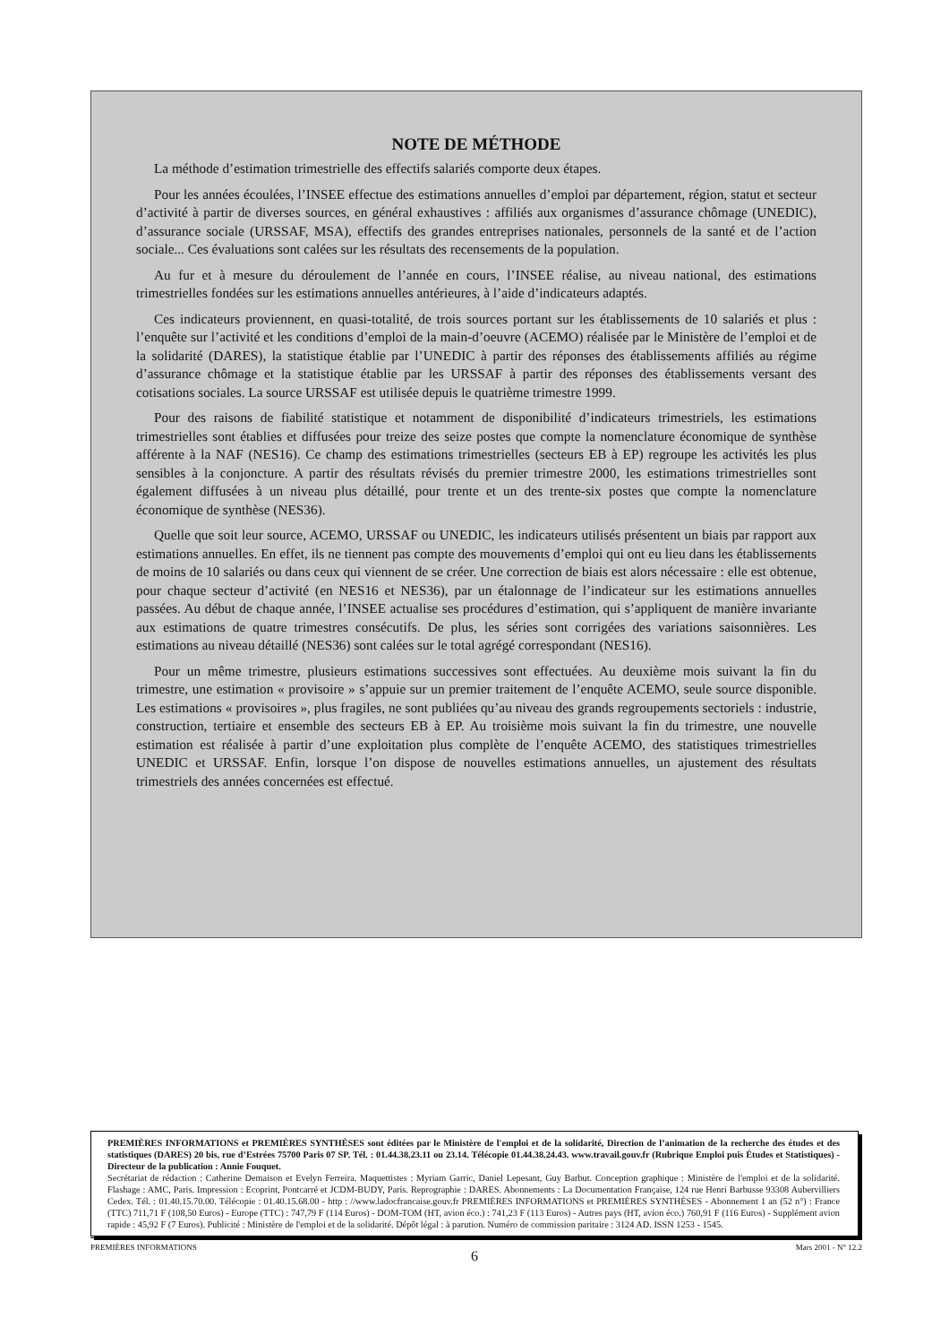NOTE DE MÉTHODE
La méthode d’estimation trimestrielle des effectifs salariés comporte deux étapes.
Pour les années écoulées, l’INSEE effectue des estimations annuelles d’emploi par département, région, statut et secteur d’activité à partir de diverses sources, en général exhaustives : affiliés aux organismes d’assurance chômage (UNEDIC), d’assurance sociale (URSSAF, MSA), effectifs des grandes entreprises nationales, personnels de la santé et de l’action sociale... Ces évaluations sont calées sur les résultats des recensements de la population.
Au fur et à mesure du déroulement de l’année en cours, l’INSEE réalise, au niveau national, des estimations trimestrielles fondées sur les estimations annuelles antérieures, à l’aide d’indicateurs adaptés.
Ces indicateurs proviennent, en quasi-totalité, de trois sources portant sur les établissements de 10 salariés et plus : l’enquête sur l’activité et les conditions d’emploi de la main-d’oeuvre (ACEMO) réalisée par le Ministère de l’emploi et de la solidarité (DARES), la statistique établie par l’UNEDIC à partir des réponses des établissements affiliés au régime d’assurance chômage et la statistique établie par les URSSAF à partir des réponses des établissements versant des cotisations sociales. La source URSSAF est utilisée depuis le quatrième trimestre 1999.
Pour des raisons de fiabilité statistique et notamment de disponibilité d’indicateurs trimestriels, les estimations trimestrielles sont établies et diffusées pour treize des seize postes que compte la nomenclature économique de synthèse afférente à la NAF (NES16). Ce champ des estimations trimestrielles (secteurs EB à EP) regroupe les activités les plus sensibles à la conjoncture. A partir des résultats révisés du premier trimestre 2000, les estimations trimestrielles sont également diffusées à un niveau plus détaillé, pour trente et un des trente-six postes que compte la nomenclature économique de synthèse (NES36).
Quelle que soit leur source, ACEMO, URSSAF ou UNEDIC, les indicateurs utilisés présentent un biais par rapport aux estimations annuelles. En effet, ils ne tiennent pas compte des mouvements d’emploi qui ont eu lieu dans les établissements de moins de 10 salariés ou dans ceux qui viennent de se créer. Une correction de biais est alors nécessaire : elle est obtenue, pour chaque secteur d’activité (en NES16 et NES36), par un étalonnage de l’indicateur sur les estimations annuelles passées. Au début de chaque année, l’INSEE actualise ses procédures d’estimation, qui s’appliquent de manière invariante aux estimations de quatre trimestres consécutifs. De plus, les séries sont corrigées des variations saisonnières. Les estimations au niveau détaillé (NES36) sont calées sur le total agrégé correspondant (NES16).
Pour un même trimestre, plusieurs estimations successives sont effectuées. Au deuxième mois suivant la fin du trimestre, une estimation « provisoire » s’appuie sur un premier traitement de l’enquête ACEMO, seule source disponible. Les estimations « provisoires », plus fragiles, ne sont publiées qu’au niveau des grands regroupements sectoriels : industrie, construction, tertiaire et ensemble des secteurs EB à EP. Au troisième mois suivant la fin du trimestre, une nouvelle estimation est réalisée à partir d’une exploitation plus complète de l’enquête ACEMO, des statistiques trimestrielles UNEDIC et URSSAF. Enfin, lorsque l’on dispose de nouvelles estimations annuelles, un ajustement des résultats trimestriels des années concernées est effectué.
PREMIÈRES INFORMATIONS et PREMIÈRES SYNTHÈSES sont éditées par le Ministère de l'emploi et de la solidarité, Direction de l’animation de la recherche des études et des statistiques (DARES) 20 bis, rue d’Estrées 75700 Paris 07 SP. Tél. : 01.44.38.23.11 ou 23.14. Télécopie 01.44.38.24.43. www.travail.gouv.fr (Rubrique Emploi puis Études et Statistiques) - Directeur de la publication : Annie Fouquet.
Secrétariat de rédaction : Catherine Demaison et Evelyn Ferreira. Maquettistes : Myriam Garric, Daniel Lepesant, Guy Barbut. Conception graphique : Ministère de l'emploi et de la solidarité. Flashage : AMC, Paris. Impression : Ecoprint, Pontcarré et JCDM-BUDY, Paris. Reprographie : DARES. Abonnements : La Documentation Française, 124 rue Henri Barbusse 93308 Aubervilliers Cedex. Tél. : 01.40.15.70.00. Télécopie : 01.40.15.68.00 - http : //www.ladocfrancaise.gouv.fr PREMIÈRES INFORMATIONS et PREMIÈRES SYNTHÈSES - Abonnement 1 an (52 n°) : France (TTC) 711,71 F (108,50 Euros) - Europe (TTC) : 747,79 F (114 Euros) - DOM-TOM (HT, avion éco.) : 741,23 F (113 Euros) - Autres pays (HT, avion éco.) 760,91 F (116 Euros) - Supplément avion rapide : 45,92 F (7 Euros). Publicité : Ministère de l'emploi et de la solidarité. Dépôt légal : à parution. Numéro de commission paritaire : 3124 AD. ISSN 1253 - 1545.
PREMIÈRES INFORMATIONS Mars 2001 - N° 12.2
6